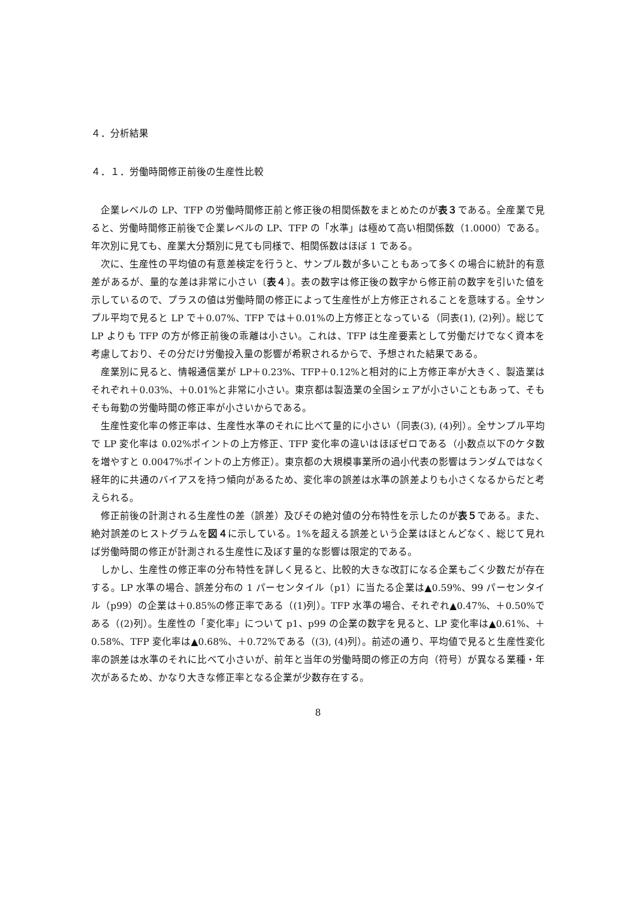４．分析結果
４．１．労働時間修正前後の生産性比較
企業レベルの LP、TFP の労働時間修正前と修正後の相関係数をまとめたのが表３である。全産業で見ると、労働時間修正前後で企業レベルの LP、TFP の「水準」は極めて高い相関係数（1.0000）である。年次別に見ても、産業大分類別に見ても同様で、相関係数はほぼ 1 である。
次に、生産性の平均値の有意差検定を行うと、サンプル数が多いこともあって多くの場合に統計的有意差があるが、量的な差は非常に小さい〔表４〕。表の数字は修正後の数字から修正前の数字を引いた値を示しているので、プラスの値は労働時間の修正によって生産性が上方修正されることを意味する。全サンプル平均で見ると LP で＋0.07%、TFP では＋0.01%の上方修正となっている（同表(1), (2)列）。総じて LP よりも TFP の方が修正前後の乖離は小さい。これは、TFP は生産要素として労働だけでなく資本を考慮しており、その分だけ労働投入量の影響が希釈されるからで、予想された結果である。
産業別に見ると、情報通信業が LP＋0.23%、TFP＋0.12%と相対的に上方修正率が大きく、製造業はそれぞれ＋0.03%、＋0.01%と非常に小さい。東京都は製造業の全国シェアが小さいこともあって、そもそも毎勤の労働時間の修正率が小さいからである。
生産性変化率の修正率は、生産性水準のそれに比べて量的に小さい（同表(3), (4)列）。全サンプル平均で LP 変化率は 0.02%ポイントの上方修正、TFP 変化率の違いはほぼゼロである（小数点以下のケタ数を増やすと 0.0047%ポイントの上方修正）。東京都の大規模事業所の過小代表の影響はランダムではなく経年的に共通のバイアスを持つ傾向があるため、変化率の誤差は水準の誤差よりも小さくなるからだと考えられる。
修正前後の計測される生産性の差（誤差）及びその絶対値の分布特性を示したのが表５である。また、絶対誤差のヒストグラムを図４に示している。1%を超える誤差という企業はほとんどなく、総じて見れば労働時間の修正が計測される生産性に及ぼす量的な影響は限定的である。
しかし、生産性の修正率の分布特性を詳しく見ると、比較的大きな改訂になる企業もごく少数だが存在する。LP 水準の場合、誤差分布の 1 パーセンタイル（p1）に当たる企業は▲0.59%、99 パーセンタイル（p99）の企業は＋0.85%の修正率である（(1)列）。TFP 水準の場合、それぞれ▲0.47%、＋0.50%である（(2)列）。生産性の「変化率」について p1、p99 の企業の数字を見ると、LP 変化率は▲0.61%、＋0.58%、TFP 変化率は▲0.68%、＋0.72%である（(3), (4)列）。前述の通り、平均値で見ると生産性変化率の誤差は水準のそれに比べて小さいが、前年と当年の労働時間の修正の方向（符号）が異なる業種・年次があるため、かなり大きな修正率となる企業が少数存在する。
8